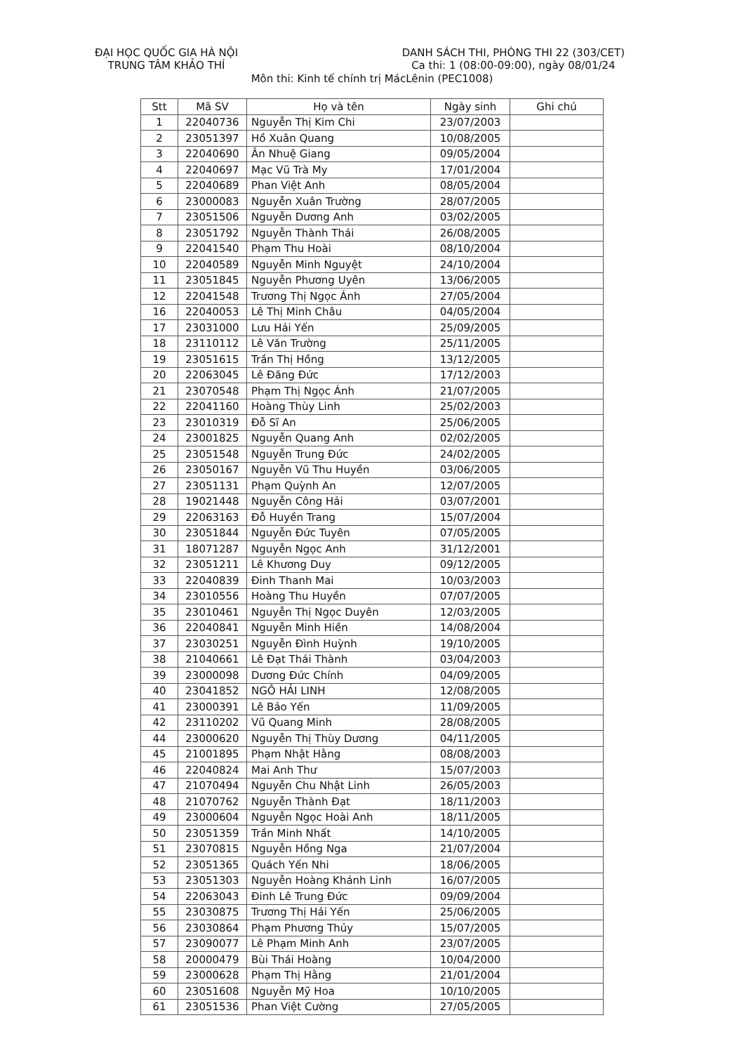ĐẠI HỌC QUỐC GIA HÀ NỘI
TRUNG TÂM KHẢO THÍ
DANH SÁCH THI, PHÒNG THI 22 (303/CET)
Ca thi: 1 (08:00-09:00), ngày 08/01/24
Môn thi: Kinh tế chính trị MácLênin (PEC1008)
| Stt | Mã SV | Họ và tên | Ngày sinh | Ghi chú |
| --- | --- | --- | --- | --- |
| 1 | 22040736 | Nguyễn Thị Kim Chi | 23/07/2003 | |
| 2 | 23051397 | Hồ Xuân Quang | 10/08/2005 | |
| 3 | 22040690 | Ân Nhuệ Giang | 09/05/2004 | |
| 4 | 22040697 | Mạc Vũ Trà My | 17/01/2004 | |
| 5 | 22040689 | Phan Việt Anh | 08/05/2004 | |
| 6 | 23000083 | Nguyễn Xuân Trường | 28/07/2005 | |
| 7 | 23051506 | Nguyễn Dương Anh | 03/02/2005 | |
| 8 | 23051792 | Nguyễn Thành Thái | 26/08/2005 | |
| 9 | 22041540 | Phạm Thu Hoài | 08/10/2004 | |
| 10 | 22040589 | Nguyễn Minh Nguyệt | 24/10/2004 | |
| 11 | 23051845 | Nguyễn Phương Uyên | 13/06/2005 | |
| 12 | 22041548 | Trương Thị Ngọc Ánh | 27/05/2004 | |
| 16 | 22040053 | Lê Thị Minh Châu | 04/05/2004 | |
| 17 | 23031000 | Lưu Hải Yến | 25/09/2005 | |
| 18 | 23110112 | Lê Văn Trường | 25/11/2005 | |
| 19 | 23051615 | Trần Thị Hồng | 13/12/2005 | |
| 20 | 22063045 | Lê Đăng Đức | 17/12/2003 | |
| 21 | 23070548 | Phạm Thị Ngọc Ánh | 21/07/2005 | |
| 22 | 22041160 | Hoàng Thùy Linh | 25/02/2003 | |
| 23 | 23010319 | Đỗ Sĩ An | 25/06/2005 | |
| 24 | 23001825 | Nguyễn Quang Anh | 02/02/2005 | |
| 25 | 23051548 | Nguyễn Trung Đức | 24/02/2005 | |
| 26 | 23050167 | Nguyễn Vũ Thu Huyền | 03/06/2005 | |
| 27 | 23051131 | Phạm Quỳnh An | 12/07/2005 | |
| 28 | 19021448 | Nguyễn Công Hải | 03/07/2001 | |
| 29 | 22063163 | Đỗ Huyền Trang | 15/07/2004 | |
| 30 | 23051844 | Nguyễn Đức Tuyên | 07/05/2005 | |
| 31 | 18071287 | Nguyễn Ngọc Anh | 31/12/2001 | |
| 32 | 23051211 | Lê Khương Duy | 09/12/2005 | |
| 33 | 22040839 | Đinh Thanh Mai | 10/03/2003 | |
| 34 | 23010556 | Hoàng Thu Huyền | 07/07/2005 | |
| 35 | 23010461 | Nguyễn Thị Ngọc Duyên | 12/03/2005 | |
| 36 | 22040841 | Nguyễn Minh Hiền | 14/08/2004 | |
| 37 | 23030251 | Nguyễn Đình Huỳnh | 19/10/2005 | |
| 38 | 21040661 | Lê Đạt Thái Thành | 03/04/2003 | |
| 39 | 23000098 | Dương Đức Chính | 04/09/2005 | |
| 40 | 23041852 | NGÔ HẢI LINH | 12/08/2005 | |
| 41 | 23000391 | Lê Bảo Yến | 11/09/2005 | |
| 42 | 23110202 | Vũ Quang Minh | 28/08/2005 | |
| 44 | 23000620 | Nguyễn Thị Thùy Dương | 04/11/2005 | |
| 45 | 21001895 | Phạm Nhật Hằng | 08/08/2003 | |
| 46 | 22040824 | Mai Anh Thư | 15/07/2003 | |
| 47 | 21070494 | Nguyễn Chu Nhật Linh | 26/05/2003 | |
| 48 | 21070762 | Nguyễn Thành Đạt | 18/11/2003 | |
| 49 | 23000604 | Nguyễn Ngọc Hoài Anh | 18/11/2005 | |
| 50 | 23051359 | Trần Minh Nhất | 14/10/2005 | |
| 51 | 23070815 | Nguyễn Hồng Nga | 21/07/2004 | |
| 52 | 23051365 | Quách Yến Nhi | 18/06/2005 | |
| 53 | 23051303 | Nguyễn Hoàng Khánh Linh | 16/07/2005 | |
| 54 | 22063043 | Đinh Lê Trung Đức | 09/09/2004 | |
| 55 | 23030875 | Trương Thị Hải Yến | 25/06/2005 | |
| 56 | 23030864 | Phạm Phương Thủy | 15/07/2005 | |
| 57 | 23090077 | Lê Phạm Minh Anh | 23/07/2005 | |
| 58 | 20000479 | Bùi Thái Hoàng | 10/04/2000 | |
| 59 | 23000628 | Phạm Thị Hằng | 21/01/2004 | |
| 60 | 23051608 | Nguyễn Mỹ Hoa | 10/10/2005 | |
| 61 | 23051536 | Phan Việt Cường | 27/05/2005 | |